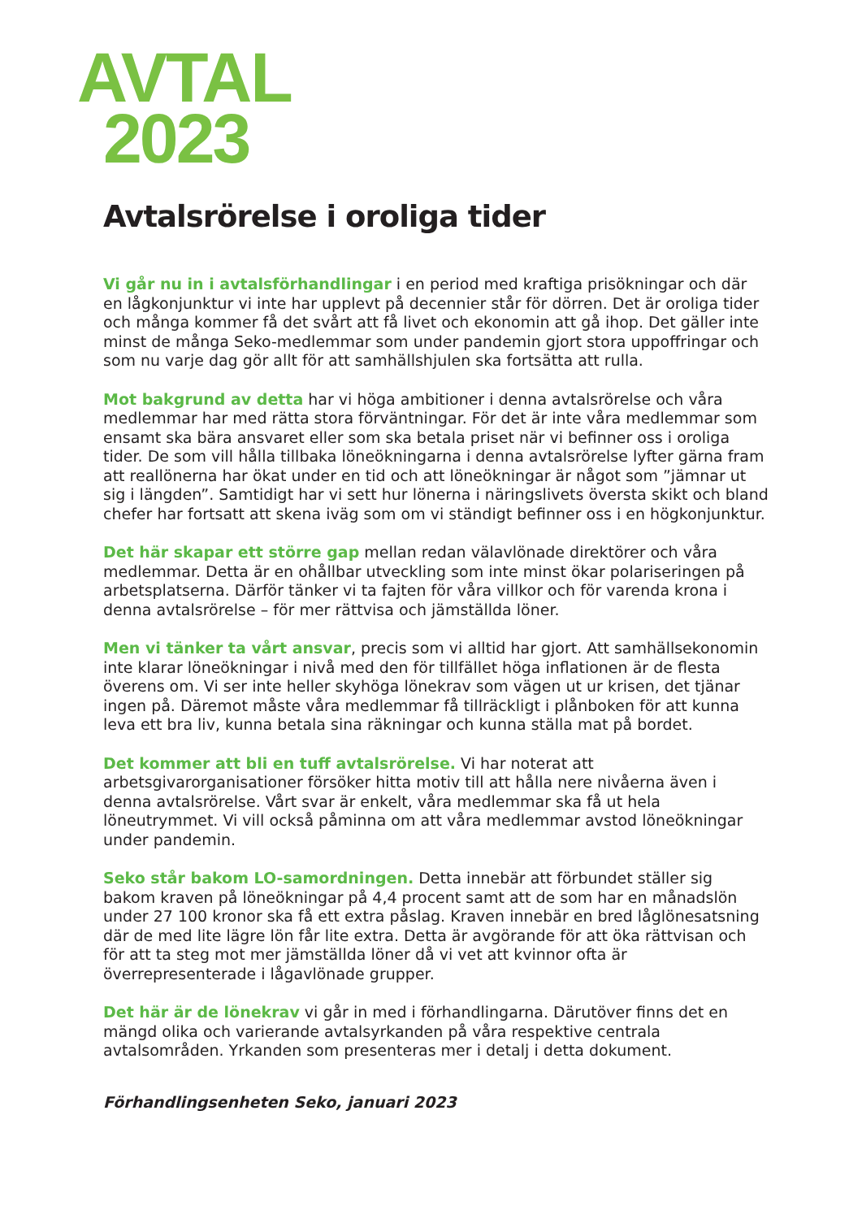AVTAL
2023
Avtalsrörelse i oroliga tider
Vi går nu in i avtalsförhandlingar i en period med kraftiga prisökningar och där en lågkonjunktur vi inte har upplevt på decennier står för dörren. Det är oroliga tider och många kommer få det svårt att få livet och ekonomin att gå ihop. Det gäller inte minst de många Seko-medlemmar som under pandemin gjort stora uppoffringar och som nu varje dag gör allt för att samhällshjulen ska fortsätta att rulla.
Mot bakgrund av detta har vi höga ambitioner i denna avtalsrörelse och våra medlemmar har med rätta stora förväntningar. För det är inte våra medlemmar som ensamt ska bära ansvaret eller som ska betala priset när vi befinner oss i oroliga tider. De som vill hålla tillbaka löneökningarna i denna avtalsrörelse lyfter gärna fram att reallönerna har ökat under en tid och att löneökningar är något som ”jämnar ut sig i längden”. Samtidigt har vi sett hur lönerna i näringslivets översta skikt och bland chefer har fortsatt att skena iväg som om vi ständigt befinner oss i en högkonjunktur.
Det här skapar ett större gap mellan redan välavlönade direktörer och våra medlemmar. Detta är en ohållbar utveckling som inte minst ökar polariseringen på arbetsplatserna. Därför tänker vi ta fajten för våra villkor och för varenda krona i denna avtalsrörelse – för mer rättvisa och jämställda löner.
Men vi tänker ta vårt ansvar, precis som vi alltid har gjort. Att samhällsekonomin inte klarar löneökningar i nivå med den för tillfället höga inflationen är de flesta överens om. Vi ser inte heller skyhöga lönekrav som vägen ut ur krisen, det tjänar ingen på. Däremot måste våra medlemmar få tillräckligt i plånboken för att kunna leva ett bra liv, kunna betala sina räkningar och kunna ställa mat på bordet.
Det kommer att bli en tuff avtalsrörelse. Vi har noterat att arbetsgivarorganisationer försöker hitta motiv till att hålla nere nivåerna även i denna avtalsrörelse. Vårt svar är enkelt, våra medlemmar ska få ut hela löneutrymmet. Vi vill också påminna om att våra medlemmar avstod löneökningar under pandemin.
Seko står bakom LO-samordningen. Detta innebär att förbundet ställer sig bakom kraven på löneökningar på 4,4 procent samt att de som har en månadslön under 27 100 kronor ska få ett extra påslag. Kraven innebär en bred låglönesatsning där de med lite lägre lön får lite extra. Detta är avgörande för att öka rättvisan och för att ta steg mot mer jämställda löner då vi vet att kvinnor ofta är överrepresenterade i lågavlönade grupper.
Det här är de lönekrav vi går in med i förhandlingarna. Därutöver finns det en mängd olika och varierande avtalsyrkanden på våra respektive centrala avtalsområden. Yrkanden som presenteras mer i detalj i detta dokument.
Förhandlingsenheten Seko, januari 2023